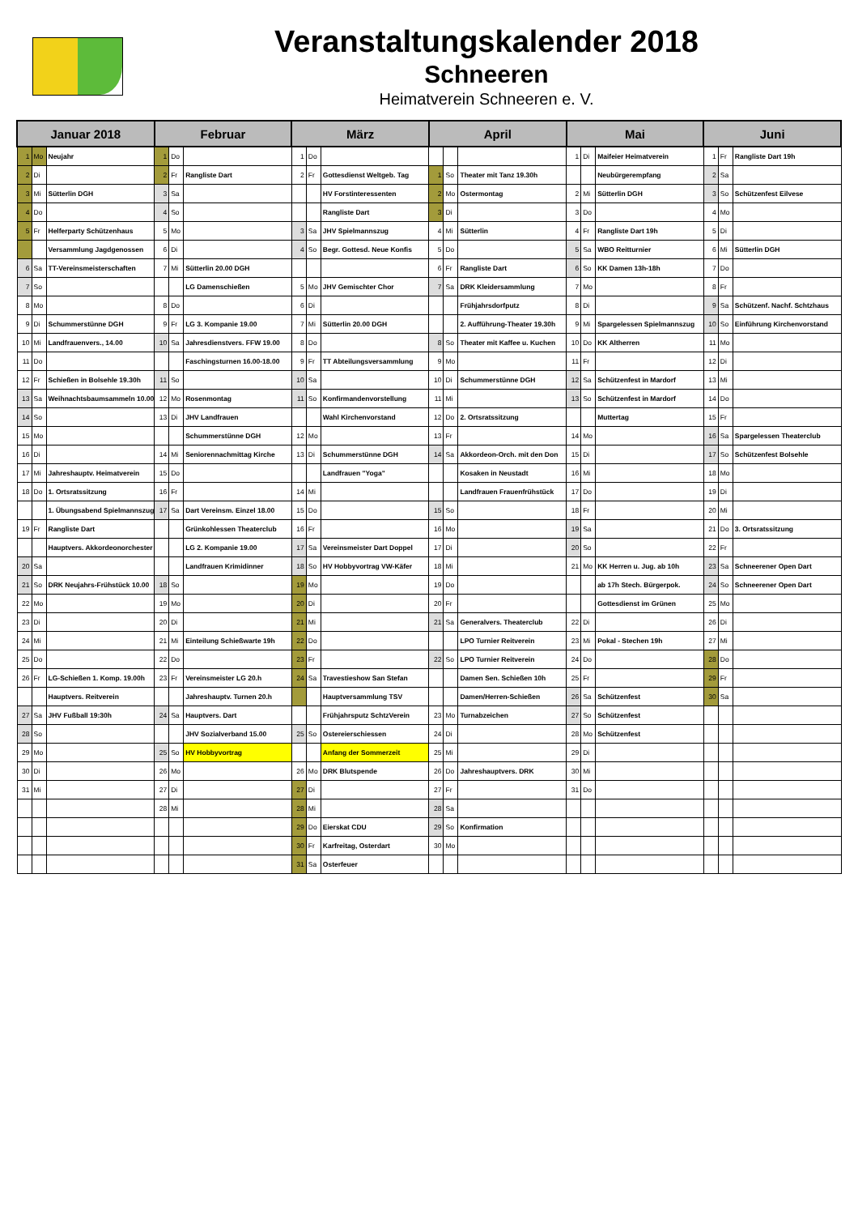Veranstaltungskalender 2018
Schneeren
Heimatverein Schneeren e. V.
| Januar 2018 | | | Februar | | | März | | | April | | | Mai | | | Juni | | |
| --- | --- | --- | --- | --- | --- | --- | --- | --- | --- | --- | --- | --- | --- | --- | --- | --- | --- |
| 1 | Mo | Neujahr | 1 | Do | | 1 | Do | | | | | 1 | Di | Maifeier Heimatverein | 1 | Fr | Rangliste Dart 19h |
| 2 | Di | | 2 | Fr | Rangliste Dart | 2 | Fr | Gottesdienst Weltgeb. Tag | 1 | So | Theater mit Tanz 19.30h | | | Neubürgerempfang | 2 | Sa | |
| 3 | Mi | Sütterlin DGH | 3 | Sa | | | | HV Forstinteressenten | 2 | Mo | Ostermontag | 2 | Mi | Sütterlin DGH | 3 | So | Schützenfest Eilvese |
| 4 | Do | | 4 | So | | | | Rangliste Dart | 3 | Di | | 3 | Do | | 4 | Mo | |
| 5 | Fr | Helferparty Schützenhaus | 5 | Mo | | 3 | Sa | JHV Spielmannszug | 4 | Mi | Sütterlin | 4 | Fr | Rangliste Dart 19h | 5 | Di | |
| | | Versammlung Jagdgenossen | 6 | Di | | 4 | So | Begr. Gottesd. Neue Konfis | 5 | Do | | 5 | Sa | WBO Reitturnier | 6 | Mi | Sütterlin DGH |
| 6 | Sa | TT-Vereinsmeisterschaften | 7 | Mi | Sütterlin 20.00 DGH | | | | 6 | Fr | Rangliste Dart | 6 | So | KK Damen 13h-18h | 7 | Do | |
| 7 | So | | | | LG Damenschießen | 5 | Mo | JHV Gemischter Chor | 7 | Sa | DRK Kleidersammlung | 7 | Mo | | 8 | Fr | |
| 8 | Mo | | 8 | Do | | 6 | Di | | | | Frühjahrsdorfputz | 8 | Di | | 9 | Sa | Schützenf. Nachf. Schtzhaus |
| 9 | Di | Schummerstünne DGH | 9 | Fr | LG 3. Kompanie 19.00 | 7 | Mi | Sütterlin 20.00 DGH | | | 2. Aufführung-Theater 19.30h | 9 | Mi | Spargelessen Spielmannszug | 10 | So | Einführung Kirchenvorstand |
| 10 | Mi | Landfrauenvers., 14.00 | 10 | Sa | Jahresdienstvers. FFW 19.00 | 8 | Do | | 8 | So | Theater mit Kaffee u. Kuchen | 10 | Do | KK Altherren | 11 | Mo | |
| 11 | Do | | | | Faschingsturnen 16.00-18.00 | 9 | Fr | TT Abteilungsversammlung | 9 | Mo | | 11 | Fr | | 12 | Di | |
| 12 | Fr | Schießen in Bolsehle 19.30h | 11 | So | | 10 | Sa | | 10 | Di | Schummerstünne DGH | 12 | Sa | Schützenfest in Mardorf | 13 | Mi | |
| 13 | Sa | Weihnachtsbaumsammeln 10.00 | 12 | Mo | Rosenmontag | 11 | So | Konfirmandenvorstellung | 11 | Mi | | 13 | So | Schützenfest in Mardorf | 14 | Do | |
| 14 | So | | 13 | Di | JHV Landfrauen | | | Wahl Kirchenvorstand | 12 | Do | 2. Ortsratssitzung | | | Muttertag | 15 | Fr | |
| 15 | Mo | | | | Schummerstünne DGH | 12 | Mo | | 13 | Fr | | 14 | Mo | | 16 | Sa | Spargelessen Theaterclub |
| 16 | Di | | 14 | Mi | Seniorennachmittag Kirche | 13 | Di | Schummerstünne DGH | 14 | Sa | Akkordeon-Orch. mit den Don | 15 | Di | | 17 | So | Schützenfest Bolsehle |
| 17 | Mi | Jahreshauptv. Heimatverein | 15 | Do | | | | Landfrauen "Yoga" | | | Kosaken in Neustadt | 16 | Mi | | 18 | Mo | |
| 18 | Do | 1. Ortsratssitzung | 16 | Fr | | 14 | Mi | | | | Landfrauen Frauenfrühstück | 17 | Do | | 19 | Di | |
| | | 1. Übungsabend Spielmannszug | 17 | Sa | Dart Vereinsm. Einzel 18.00 | 15 | Do | | 15 | So | | 18 | Fr | | 20 | Mi | |
| 19 | Fr | Rangliste Dart | | | Grünkohlessen Theaterclub | 16 | Fr | | 16 | Mo | | 19 | Sa | | 21 | Do | 3. Ortsratssitzung |
| | | Hauptvers. Akkordeonorchester | | | LG 2. Kompanie 19.00 | 17 | Sa | Vereinsmeister Dart Doppel | 17 | Di | | 20 | So | | 22 | Fr | |
| 20 | Sa | | | | Landfrauen Krimidinner | 18 | So | HV Hobbyvortrag VW-Käfer | 18 | Mi | | 21 | Mo | KK Herren u. Jug. ab 10h | 23 | Sa | Schneerener Open Dart |
| 21 | So | DRK Neujahrs-Frühstück 10.00 | 18 | So | | 19 | Mo | | 19 | Do | | | | ab 17h Stech. Bürgerpok. | 24 | So | Schneerener Open Dart |
| 22 | Mo | | 19 | Mo | | 20 | Di | | 20 | Fr | | | | Gottesdienst im Grünen | 25 | Mo | |
| 23 | Di | | 20 | Di | | 21 | Mi | | 21 | Sa | Generalvers. Theaterclub | 22 | Di | | 26 | Di | |
| 24 | Mi | | 21 | Mi | Einteilung Schießwarte 19h | 22 | Do | | | | LPO Turnier Reitverein | 23 | Mi | Pokal - Stechen 19h | 27 | Mi | |
| 25 | Do | | 22 | Do | | 23 | Fr | | 22 | So | LPO Turnier Reitverein | 24 | Do | | 28 | Do | |
| 26 | Fr | LG-Schießen 1. Komp. 19.00h | 23 | Fr | Vereinsmeister LG 20.h | 24 | Sa | Travestieshow San Stefan | | | Damen Sen. Schießen 10h | 25 | Fr | | 29 | Fr | |
| | | Hauptvers. Reitverein | | | Jahreshauptv. Turnen 20.h | | | Hauptversammlung TSV | | | Damen/Herren-Schießen | 26 | Sa | Schützenfest | 30 | Sa | |
| 27 | Sa | JHV Fußball 19:30h | 24 | Sa | Hauptvers. Dart | | | Frühjahrsputz SchtzVerein | 23 | Mo | Turnabzeichen | 27 | So | Schützenfest | | | |
| 28 | So | | | | JHV Sozialverband 15.00 | 25 | So | Ostereierschiessen | 24 | Di | | 28 | Mo | Schützenfest | | | |
| 29 | Mo | | 25 | So | HV Hobbyvortrag | | | Anfang der Sommerzeit | 25 | Mi | | 29 | Di | | | | |
| 30 | Di | | 26 | Mo | | 26 | Mo | DRK Blutspende | 26 | Do | Jahreshauptvers. DRK | 30 | Mi | | | | |
| 31 | Mi | | 27 | Di | | 27 | Di | | 27 | Fr | | 31 | Do | | | | |
| | | | 28 | Mi | | 28 | Mi | | 28 | Sa | | | | | | | |
| | | | | | | 29 | Do | Eierskat CDU | 29 | So | Konfirmation | | | | | | |
| | | | | | | 30 | Fr | Karfreitag, Osterdart | 30 | Mo | | | | | | | |
| | | | | | | 31 | Sa | Osterfeuer | | | | | | | | | |